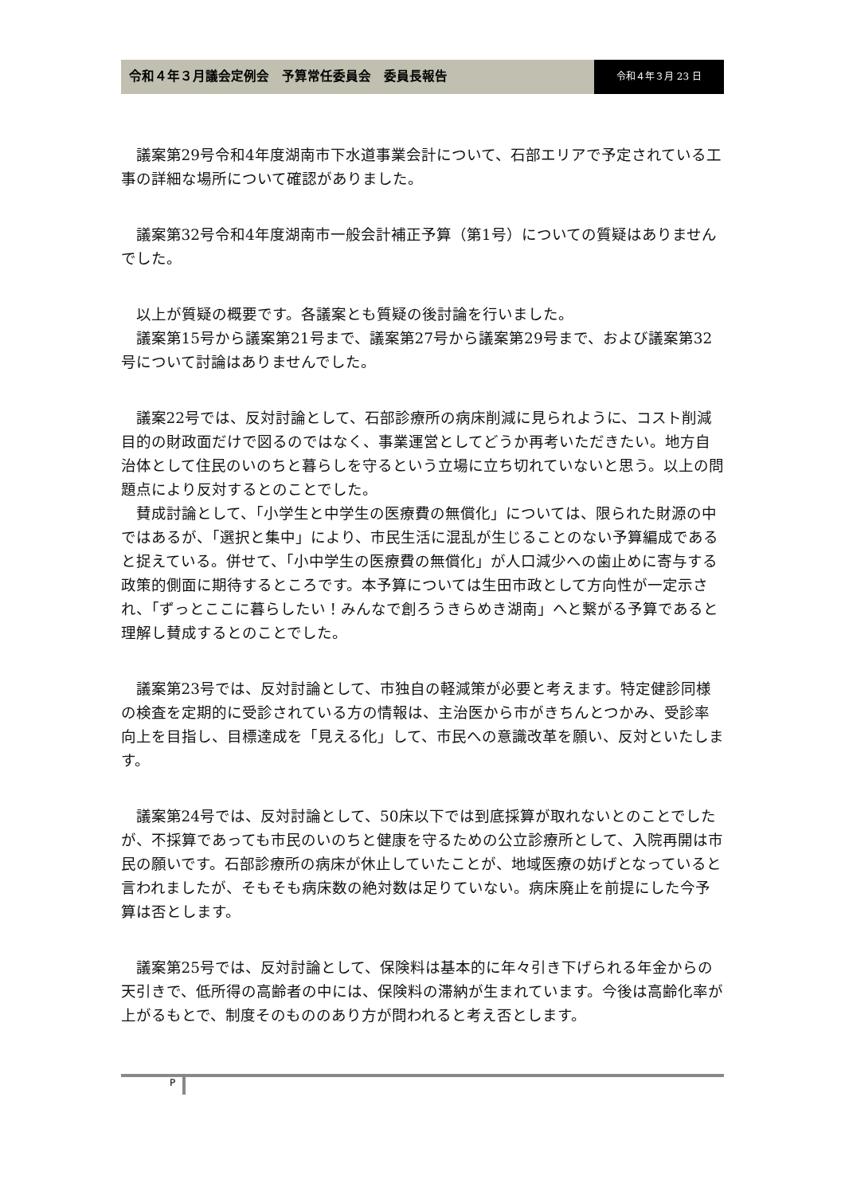令和４年３月議会定例会　予算常任委員会　委員長報告
令和４年３月 23 日
議案第29号令和4年度湖南市下水道事業会計について、石部エリアで予定されている工事の詳細な場所について確認がありました。
議案第32号令和4年度湖南市一般会計補正予算（第1号）についての質疑はありませんでした。
以上が質疑の概要です。各議案とも質疑の後討論を行いました。
議案第15号から議案第21号まで、議案第27号から議案第29号まで、および議案第32号について討論はありませんでした。
議案22号では、反対討論として、石部診療所の病床削減に見られように、コスト削減目的の財政面だけで図るのではなく、事業運営としてどうか再考いただきたい。地方自治体として住民のいのちと暮らしを守るという立場に立ち切れていないと思う。以上の問題点により反対するとのことでした。
賛成討論として、「小学生と中学生の医療費の無償化」については、限られた財源の中ではあるが、「選択と集中」により、市民生活に混乱が生じることのない予算編成であると捉えている。併せて、「小中学生の医療費の無償化」が人口減少への歯止めに寄与する政策的側面に期待するところです。本予算については生田市政として方向性が一定示され、「ずっとここに暮らしたい！みんなで創ろうきらめき湖南」へと繋がる予算であると理解し賛成するとのことでした。
議案第23号では、反対討論として、市独自の軽減策が必要と考えます。特定健診同様の検査を定期的に受診されている方の情報は、主治医から市がきちんとつかみ、受診率向上を目指し、目標達成を「見える化」して、市民への意識改革を願い、反対といたします。
議案第24号では、反対討論として、50床以下では到底採算が取れないとのことでしたが、不採算であっても市民のいのちと健康を守るための公立診療所として、入院再開は市民の願いです。石部診療所の病床が休止していたことが、地域医療の妨げとなっていると言われましたが、そもそも病床数の絶対数は足りていない。病床廃止を前提にした今予算は否とします。
議案第25号では、反対討論として、保険料は基本的に年々引き下げられる年金からの天引きで、低所得の高齢者の中には、保険料の滞納が生まれています。今後は高齢化率が上がるもとで、制度そのもののあり方が問われると考え否とします。
P